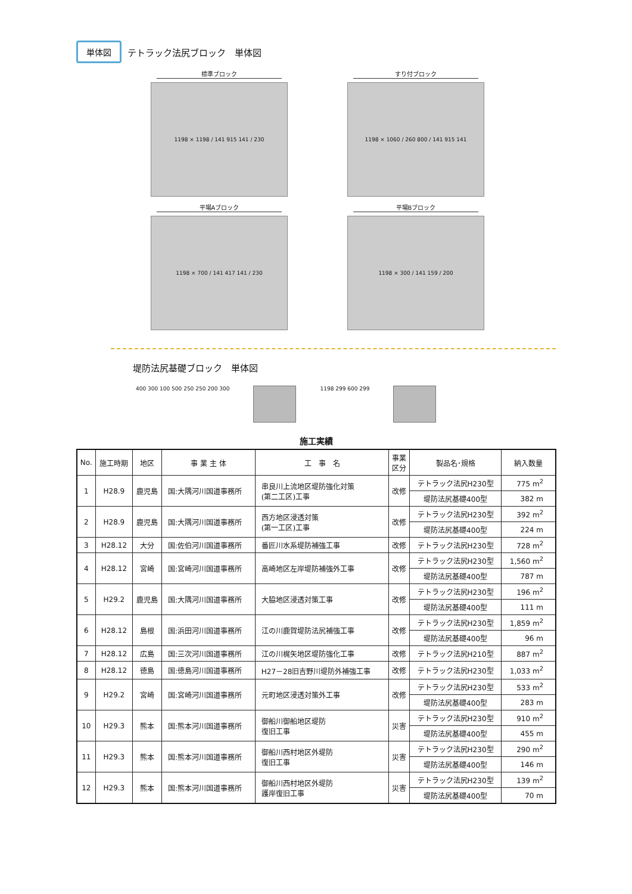単体図 テトラック法尻ブロック　単体図
標準ブロック
1198 × 1198 / 141 915 141 / 230
すり付ブロック
1198 × 1060 / 260 800 / 141 915 141
平場Aブロック
1198 × 700 / 141 417 141 / 230
平場Bブロック
1198 × 300 / 141 159 / 200
堤防法尻基礎ブロック　単体図
400 300 100 500 250 250 200 300
1198 299 600 299
施工実績
| No. | 施工時期 | 地区 | 事 業 主 体 | 工 事 名 | 事業 区分 | 製品名･規格 | 納入数量 |
| --- | --- | --- | --- | --- | --- | --- | --- |
| 1 | H28.9 | 鹿児島 | 国:大隅河川国道事務所 | 串良川上流地区堤防強化対策 (第二工区)工事 | 改修 | テトラック法尻H230型 | 775 m<sup>2</sup> |
| | | | | | | 堤防法尻基礎400型 | 382 m |
| 2 | H28.9 | 鹿児島 | 国:大隅河川国道事務所 | 西方地区浸透対策 (第一工区)工事 | 改修 | テトラック法尻H230型 | 392 m<sup>2</sup> |
| | | | | | | 堤防法尻基礎400型 | 224 m |
| 3 | H28.12 | 大分 | 国:佐伯河川国道事務所 | 番匠川水系堤防補強工事 | 改修 | テトラック法尻H230型 | 728 m<sup>2</sup> |
| 4 | H28.12 | 宮崎 | 国:宮崎河川国道事務所 | 高崎地区左岸堤防補強外工事 | 改修 | テトラック法尻H230型 | 1,560 m<sup>2</sup> |
| | | | | | | 堤防法尻基礎400型 | 787 m |
| 5 | H29.2 | 鹿児島 | 国:大隅河川国道事務所 | 大脇地区浸透対策工事 | 改修 | テトラック法尻H230型 | 196 m<sup>2</sup> |
| | | | | | | 堤防法尻基礎400型 | 111 m |
| 6 | H28.12 | 島根 | 国:浜田河川国道事務所 | 江の川鹿賀堤防法尻補強工事 | 改修 | テトラック法尻H230型 | 1,859 m<sup>2</sup> |
| | | | | | | 堤防法尻基礎400型 | 96 m |
| 7 | H28.12 | 広島 | 国:三次河川国道事務所 | 江の川梶矢地区堤防強化工事 | 改修 | テトラック法尻H210型 | 887 m<sup>2</sup> |
| 8 | H28.12 | 徳島 | 国:徳島河川国道事務所 | H27－28旧吉野川堤防外補強工事 | 改修 | テトラック法尻H230型 | 1,033 m<sup>2</sup> |
| 9 | H29.2 | 宮崎 | 国:宮崎河川国道事務所 | 元町地区浸透対策外工事 | 改修 | テトラック法尻H230型 | 533 m<sup>2</sup> |
| | | | | | | 堤防法尻基礎400型 | 283 m |
| 10 | H29.3 | 熊本 | 国:熊本河川国道事務所 | 御船川御船地区堤防 復旧工事 | 災害 | テトラック法尻H230型 | 910 m<sup>2</sup> |
| | | | | | | 堤防法尻基礎400型 | 455 m |
| 11 | H29.3 | 熊本 | 国:熊本河川国道事務所 | 御船川西村地区外堤防 復旧工事 | 災害 | テトラック法尻H230型 | 290 m<sup>2</sup> |
| | | | | | | 堤防法尻基礎400型 | 146 m |
| 12 | H29.3 | 熊本 | 国:熊本河川国道事務所 | 御船川西村地区外堤防 護岸復旧工事 | 災害 | テトラック法尻H230型 | 139 m<sup>2</sup> |
| | | | | | | 堤防法尻基礎400型 | 70 m |